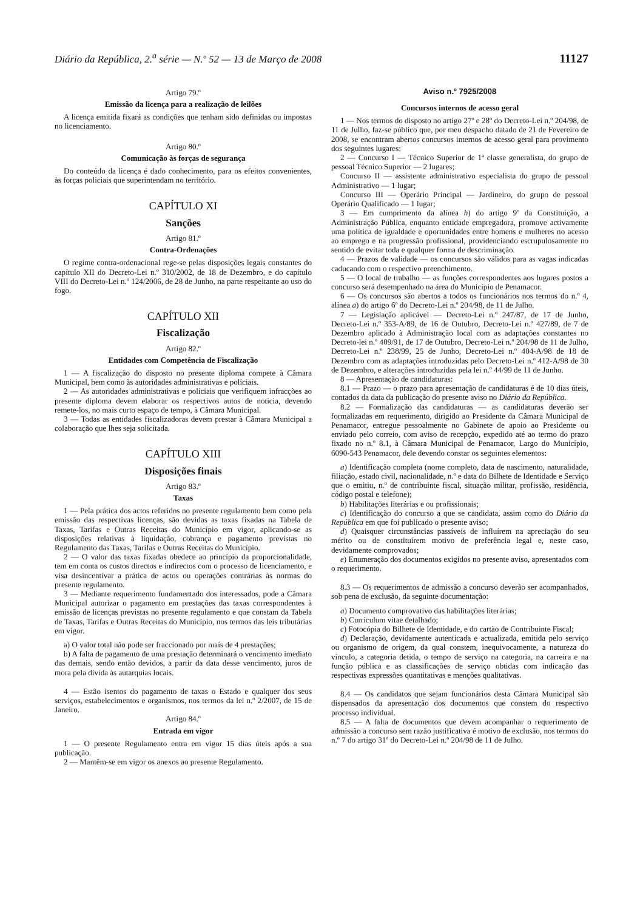Diário da República, 2.<sup>a</sup> série — N.º 52 — 13 de Março de 2008 11127
Artigo 79.º
Emissão da licença para a realização de leilões
A licença emitida fixará as condições que tenham sido definidas ou impostas no licenciamento.
Artigo 80.º
Comunicação às forças de segurança
Do conteúdo da licença é dado conhecimento, para os efeitos convenientes, às forças policiais que superintendam no território.
CAPÍTULO XI
Sanções
Artigo 81.º
Contra-Ordenações
O regime contra-ordenacional rege-se pelas disposições legais constantes do capítulo XII do Decreto-Lei n.º 310/2002, de 18 de Dezembro, e do capítulo VIII do Decreto-Lei n.º 124/2006, de 28 de Junho, na parte respeitante ao uso do fogo.
CAPÍTULO XII
Fiscalização
Artigo 82.º
Entidades com Competência de Fiscalização
1 — A fiscalização do disposto no presente diploma compete à Câmara Municipal, bem como às autoridades administrativas e policiais.
2 — As autoridades administrativas e policiais que verifiquem infracções ao presente diploma devem elaborar os respectivos autos de noticia, devendo remete-los, no mais curto espaço de tempo, à Câmara Municipal.
3 — Todas as entidades fiscalizadoras devem prestar à Câmara Municipal a colaboração que lhes seja solicitada.
CAPÍTULO XIII
Disposições finais
Artigo 83.º
Taxas
1 — Pela prática dos actos referidos no presente regulamento bem como pela emissão das respectivas licenças, são devidas as taxas fixadas na Tabela de Taxas, Tarifas e Outras Receitas do Município em vigor, aplicando-se as disposições relativas à liquidação, cobrança e pagamento previstas no Regulamento das Taxas, Tarifas e Outras Receitas do Município.
2 — O valor das taxas fixadas obedece ao princípio da proporcionalidade, tem em conta os custos directos e indirectos com o processo de licenciamento, e visa desincentivar a prática de actos ou operações contrárias às normas do presente regulamento.
3 — Mediante requerimento fundamentado dos interessados, pode a Câmara Municipal autorizar o pagamento em prestações das taxas correspondentes à emissão de licenças previstas no presente regulamento e que constam da Tabela de Taxas, Tarifas e Outras Receitas do Município, nos termos das leis tributárias em vigor.
a) O valor total não pode ser fraccionado por mais de 4 prestações;
b) A falta de pagamento de uma prestação determinará o vencimento imediato das demais, sendo então devidos, a partir da data desse vencimento, juros de mora pela dívida às autarquias locais.
4 — Estão isentos do pagamento de taxas o Estado e qualquer dos seus serviços, estabelecimentos e organismos, nos termos da lei n.º 2/2007, de 15 de Janeiro.
Artigo 84.º
Entrada em vigor
1 — O presente Regulamento entra em vigor 15 dias úteis após a sua publicação.
2 — Mantêm-se em vigor os anexos ao presente Regulamento.
Aviso n.º 7925/2008
Concursos internos de acesso geral
1 — Nos termos do disposto no artigo 27º e 28º do Decreto-Lei n.º 204/98, de 11 de Julho, faz-se público que, por meu despacho datado de 21 de Fevereiro de 2008, se encontram abertos concursos internos de acesso geral para provimento dos seguintes lugares:
2 — Concurso I — Técnico Superior de 1ª classe generalista, do grupo de pessoal Técnico Superior — 2 lugares;
Concurso II — assistente administrativo especialista do grupo de pessoal Administrativo — 1 lugar;
Concurso III — Operário Principal — Jardineiro, do grupo de pessoal Operário Qualificado — 1 lugar;
3 — Em cumprimento da alínea h) do artigo 9º da Constituição, a Administração Pública, enquanto entidade empregadora, promove activamente uma política de igualdade e oportunidades entre homens e mulheres no acesso ao emprego e na progressão profissional, providenciando escrupulosamente no sentido de evitar toda e qualquer forma de descriminação.
4 — Prazos de validade — os concursos são válidos para as vagas indicadas caducando com o respectivo preenchimento.
5 — O local de trabalho — as funções correspondentes aos lugares postos a concurso será desempenhado na área do Município de Penamacor.
6 — Os concursos são abertos a todos os funcionários nos termos do n.º 4, alínea a) do artigo 6º do Decreto-Lei n.º 204/98, de 11 de Julho.
7 — Legislação aplicável — Decreto-Lei n.º 247/87, de 17 de Junho, Decreto-Lei n.º 353-A/89, de 16 de Outubro, Decreto-Lei n.º 427/89, de 7 de Dezembro aplicado à Administração local com as adaptações constantes no Decreto-lei n.º 409/91, de 17 de Outubro, Decreto-Lei n.º 204/98 de 11 de Julho, Decreto-Lei n.º 238/99, 25 de Junho, Decreto-Lei n.º 404-A/98 de 18 de Dezembro com as adaptações introduzidas pelo Decreto-Lei n.º 412-A/98 de 30 de Dezembro, e alterações introduzidas pela lei n.º 44/99 de 11 de Junho.
8 — Apresentação de candidaturas:
8.1 — Prazo — o prazo para apresentação de candidaturas é de 10 dias úteis, contados da data da publicação do presente aviso no Diário da República.
8.2 — Formalização das candidaturas — as candidaturas deverão ser formalizadas em requerimento, dirigido ao Presidente da Câmara Municipal de Penamacor, entregue pessoalmente no Gabinete de apoio ao Presidente ou enviado pelo correio, com aviso de recepção, expedido até ao termo do prazo fixado no n.º 8.1, à Câmara Municipal de Penamacor, Largo do Município, 6090-543 Penamacor, dele devendo constar os seguintes elementos:
a) Identificação completa (nome completo, data de nascimento, naturalidade, filiação, estado civil, nacionalidade, n.º e data do Bilhete de Identidade e Serviço que o emitiu, n.º de contribuinte fiscal, situação militar, profissão, residência, código postal e telefone);
b) Habilitações literárias e ou profissionais;
c) Identificação do concurso a que se candidata, assim como do Diário da República em que foi publicado o presente aviso;
d) Quaisquer circunstâncias passíveis de influírem na apreciação do seu mérito ou de constituírem motivo de preferência legal e, neste caso, devidamente comprovados;
e) Enumeração dos documentos exigidos no presente aviso, apresentados com o requerimento.
8.3 — Os requerimentos de admissão a concurso deverão ser acompanhados, sob pena de exclusão, da seguinte documentação:
a) Documento comprovativo das habilitações literárias;
b) Curriculum vitae detalhado;
c) Fotocópia do Bilhete de Identidade, e do cartão de Contribuinte Fiscal;
d) Declaração, devidamente autenticada e actualizada, emitida pelo serviço ou organismo de origem, da qual constem, inequivocamente, a natureza do vínculo, a categoria detida, o tempo de serviço na categoria, na carreira e na função pública e as classificações de serviço obtidas com indicação das respectivas expressões quantitativas e menções qualitativas.
8.4 — Os candidatos que sejam funcionários desta Câmara Municipal são dispensados da apresentação dos documentos que constem do respectivo processo individual.
8.5 — A falta de documentos que devem acompanhar o requerimento de admissão a concurso sem razão justificativa é motivo de exclusão, nos termos do n.º 7 do artigo 31º do Decreto-Lei n.º 204/98 de 11 de Julho.